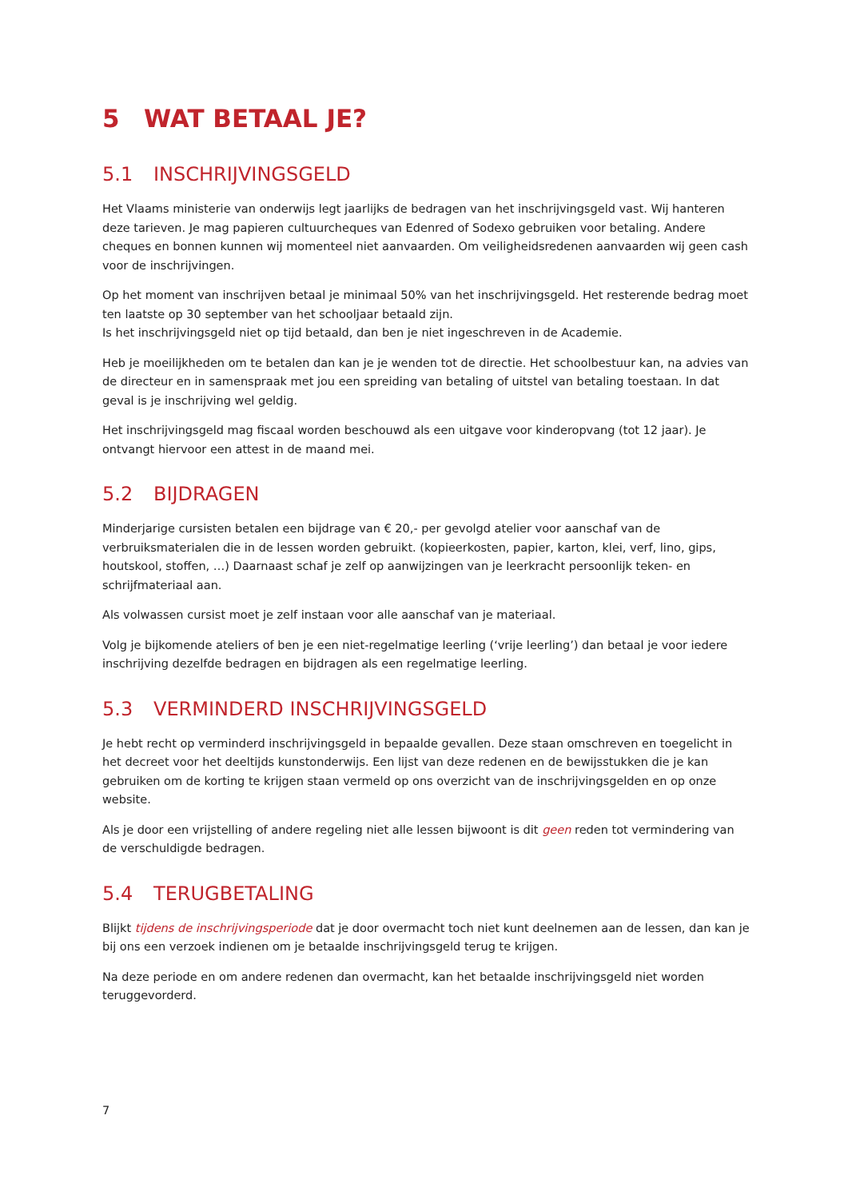5 WAT BETAAL JE?
5.1 INSCHRIJVINGSGELD
Het Vlaams ministerie van onderwijs legt jaarlijks de bedragen van het inschrijvingsgeld vast. Wij hanteren deze tarieven. Je mag papieren cultuurcheques van Edenred of Sodexo gebruiken voor betaling. Andere cheques en bonnen kunnen wij momenteel niet aanvaarden. Om veiligheidsredenen aanvaarden wij geen cash voor de inschrijvingen.
Op het moment van inschrijven betaal je minimaal 50% van het inschrijvingsgeld. Het resterende bedrag moet ten laatste op 30 september van het schooljaar betaald zijn.
Is het inschrijvingsgeld niet op tijd betaald, dan ben je niet ingeschreven in de Academie.
Heb je moeilijkheden om te betalen dan kan je je wenden tot de directie. Het schoolbestuur kan, na advies van de directeur en in samenspraak met jou een spreiding van betaling of uitstel van betaling toestaan. In dat geval is je inschrijving wel geldig.
Het inschrijvingsgeld mag fiscaal worden beschouwd als een uitgave voor kinderopvang (tot 12 jaar). Je ontvangt hiervoor een attest in de maand mei.
5.2 BIJDRAGEN
Minderjarige cursisten betalen een bijdrage van € 20,- per gevolgd atelier voor aanschaf van de verbruiksmaterialen die in de lessen worden gebruikt. (kopieerkosten, papier, karton, klei, verf, lino, gips, houtskool, stoffen, …) Daarnaast schaf je zelf op aanwijzingen van je leerkracht persoonlijk teken- en schrijfmateriaal aan.
Als volwassen cursist moet je zelf instaan voor alle aanschaf van je materiaal.
Volg je bijkomende ateliers of ben je een niet-regelmatige leerling (‘vrije leerling’) dan betaal je voor iedere inschrijving dezelfde bedragen en bijdragen als een regelmatige leerling.
5.3 VERMINDERD INSCHRIJVINGSGELD
Je hebt recht op verminderd inschrijvingsgeld in bepaalde gevallen. Deze staan omschreven en toegelicht in het decreet voor het deeltijds kunstonderwijs. Een lijst van deze redenen en de bewijsstukken die je kan gebruiken om de korting te krijgen staan vermeld op ons overzicht van de inschrijvingsgelden en op onze website.
Als je door een vrijstelling of andere regeling niet alle lessen bijwoont is dit geen reden tot vermindering van de verschuldigde bedragen.
5.4 TERUGBETALING
Blijkt tijdens de inschrijvingsperiode dat je door overmacht toch niet kunt deelnemen aan de lessen, dan kan je bij ons een verzoek indienen om je betaalde inschrijvingsgeld terug te krijgen.
Na deze periode en om andere redenen dan overmacht, kan het betaalde inschrijvingsgeld niet worden teruggevorderd.
7